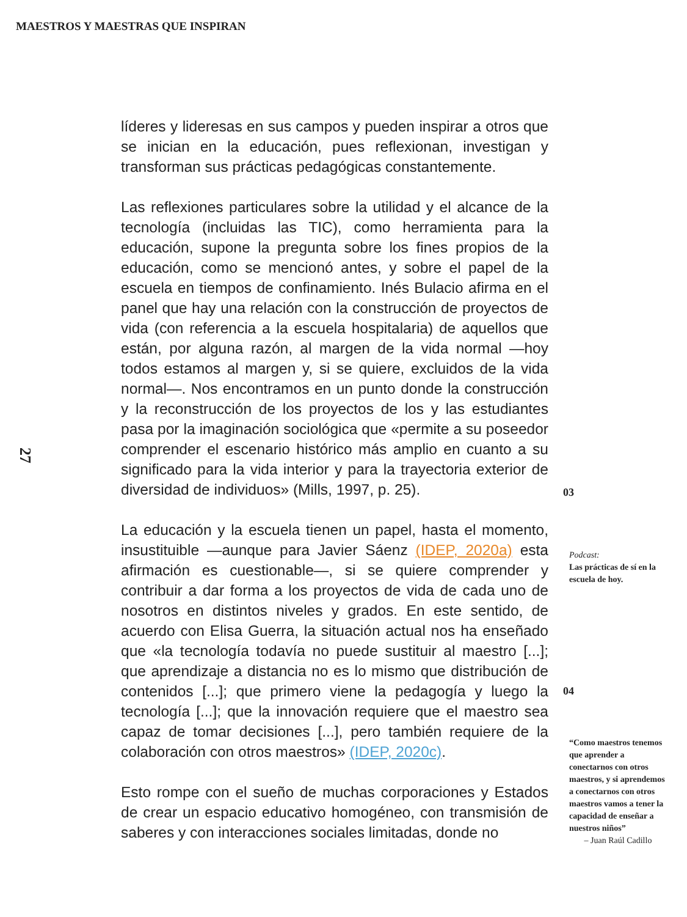MAESTROS Y MAESTRAS QUE INSPIRAN
27
líderes y lideresas en sus campos y pueden inspirar a otros que se inician en la educación, pues reflexionan, investigan y transforman sus prácticas pedagógicas constantemente.
Las reflexiones particulares sobre la utilidad y el alcance de la tecnología (incluidas las TIC), como herramienta para la educación, supone la pregunta sobre los fines propios de la educación, como se mencionó antes, y sobre el papel de la escuela en tiempos de confinamiento. Inés Bulacio afirma en el panel que hay una relación con la construcción de proyectos de vida (con referencia a la escuela hospitalaria) de aquellos que están, por alguna razón, al margen de la vida normal —hoy todos estamos al margen y, si se quiere, excluidos de la vida normal—. Nos encontramos en un punto donde la construcción y la reconstrucción de los proyectos de los y las estudiantes pasa por la imaginación sociológica que «permite a su poseedor comprender el escenario histórico más amplio en cuanto a su significado para la vida interior y para la trayectoria exterior de diversidad de individuos» (Mills, 1997, p. 25).
La educación y la escuela tienen un papel, hasta el momento, insustituible —aunque para Javier Sáenz (IDEP, 2020a) esta afirmación es cuestionable—, si se quiere comprender y contribuir a dar forma a los proyectos de vida de cada uno de nosotros en distintos niveles y grados. En este sentido, de acuerdo con Elisa Guerra, la situación actual nos ha enseñado que «la tecnología todavía no puede sustituir al maestro [...]; que aprendizaje a distancia no es lo mismo que distribución de contenidos [...]; que primero viene la pedagogía y luego la tecnología [...]; que la innovación requiere que el maestro sea capaz de tomar decisiones [...], pero también requiere de la colaboración con otros maestros» (IDEP, 2020c).
Esto rompe con el sueño de muchas corporaciones y Estados de crear un espacio educativo homogéneo, con transmisión de saberes y con interacciones sociales limitadas, donde no
03
Podcast:
Las prácticas de sí en la escuela de hoy.
04
“Como maestros tenemos que aprender a conectarnos con otros maestros, y si aprendemos a conectarnos con otros maestros vamos a tener la capacidad de enseñar a nuestros niños”
– Juan Raúl Cadillo